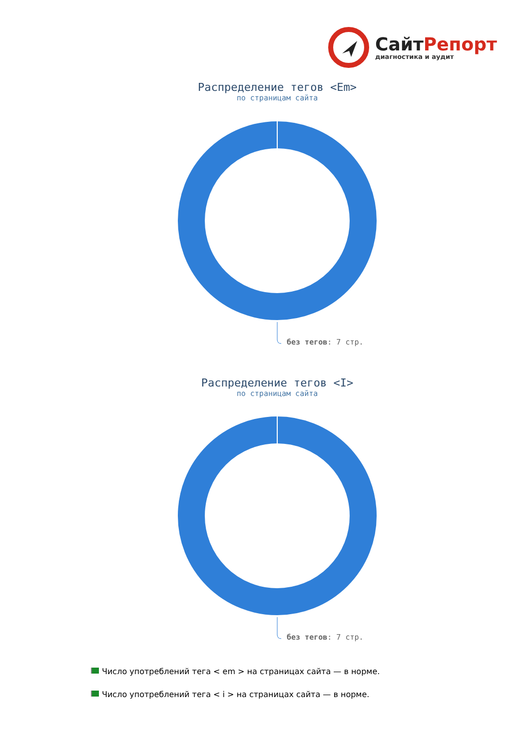СайтРепорт
диагностика и аудит
Распределение тегов <Em>
по страницам сайта
без тегов: 7 стр.
Распределение тегов <I>
по страницам сайта
без тегов: 7 стр.
Число употреблений тега < em > на страницах сайта — в норме.
Число употреблений тега < i > на страницах сайта — в норме.